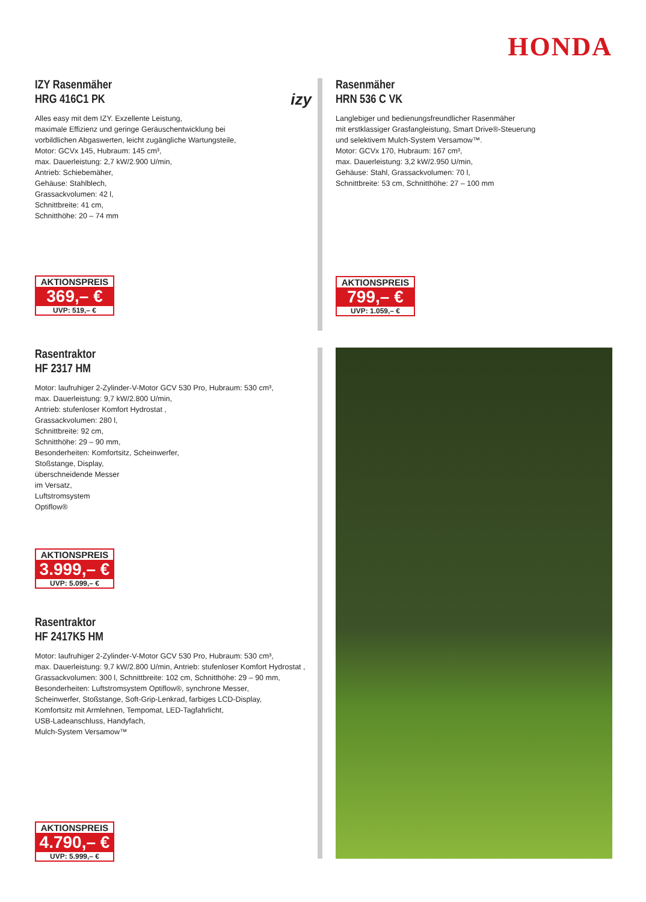HONDA
IZY Rasenmäher
HRG 416C1 PK
Alles easy mit dem IZY. Exzellente Leistung,
maximale Effizienz und geringe Geräuschentwicklung bei
vorbildlichen Abgaswerten, leicht zugängliche Wartungsteile,
Motor: GCVx 145, Hubraum: 145 cm³,
max. Dauerleistung: 2,7 kW/2.900 U/min,
Antrieb: Schiebemäher,
Gehäuse: Stahlblech,
Grassackvolumen: 42 l,
Schnittbreite: 41 cm,
Schnitthöhe: 20 – 74 mm
izy
AKTIONSPREIS
369,– €
UVP: 519,– €
Rasenmäher
HRN 536 C VK
Langlebiger und bedienungsfreundlicher Rasenmäher
mit erstklassiger Grasfangleistung, Smart Drive®-Steuerung
und selektivem Mulch-System Versamow™.
Motor: GCVx 170, Hubraum: 167 cm³,
max. Dauerleistung: 3,2 kW/2.950 U/min,
Gehäuse: Stahl, Grassackvolumen: 70 l,
Schnittbreite: 53 cm, Schnitthöhe: 27 – 100 mm
AKTIONSPREIS
799,– €
UVP: 1.059,– €
Rasentraktor
HF 2317 HM
Motor: laufruhiger 2-Zylinder-V-Motor GCV 530 Pro, Hubraum: 530 cm³,
max. Dauerleistung: 9,7 kW/2.800 U/min,
Antrieb: stufenloser Komfort Hydrostat ,
Grassackvolumen: 280 l,
Schnittbreite: 92 cm,
Schnitthöhe: 29 – 90 mm,
Besonderheiten: Komfortsitz, Scheinwerfer,
Stoßstange, Display,
überschneidende Messer
im Versatz,
Luftstromsystem
Optiflow®
AKTIONSPREIS
3.999,– €
UVP: 5.099,– €
Rasentraktor
HF 2417K5 HM
Motor: laufruhiger 2-Zylinder-V-Motor GCV 530 Pro, Hubraum: 530 cm³,
max. Dauerleistung: 9,7 kW/2.800 U/min, Antrieb: stufenloser Komfort Hydrostat ,
Grassackvolumen: 300 l, Schnittbreite: 102 cm, Schnitthöhe: 29 – 90 mm,
Besonderheiten: Luftstromsystem Optiflow®, synchrone Messer,
Scheinwerfer, Stoßstange, Soft-Grip-Lenkrad, farbiges LCD-Display,
Komfortsitz mit Armlehnen, Tempomat, LED-Tagfahrlicht,
USB-Ladeanschluss, Handyfach,
Mulch-System Versamow™
AKTIONSPREIS
4.790,– €
UVP: 5.999,– €